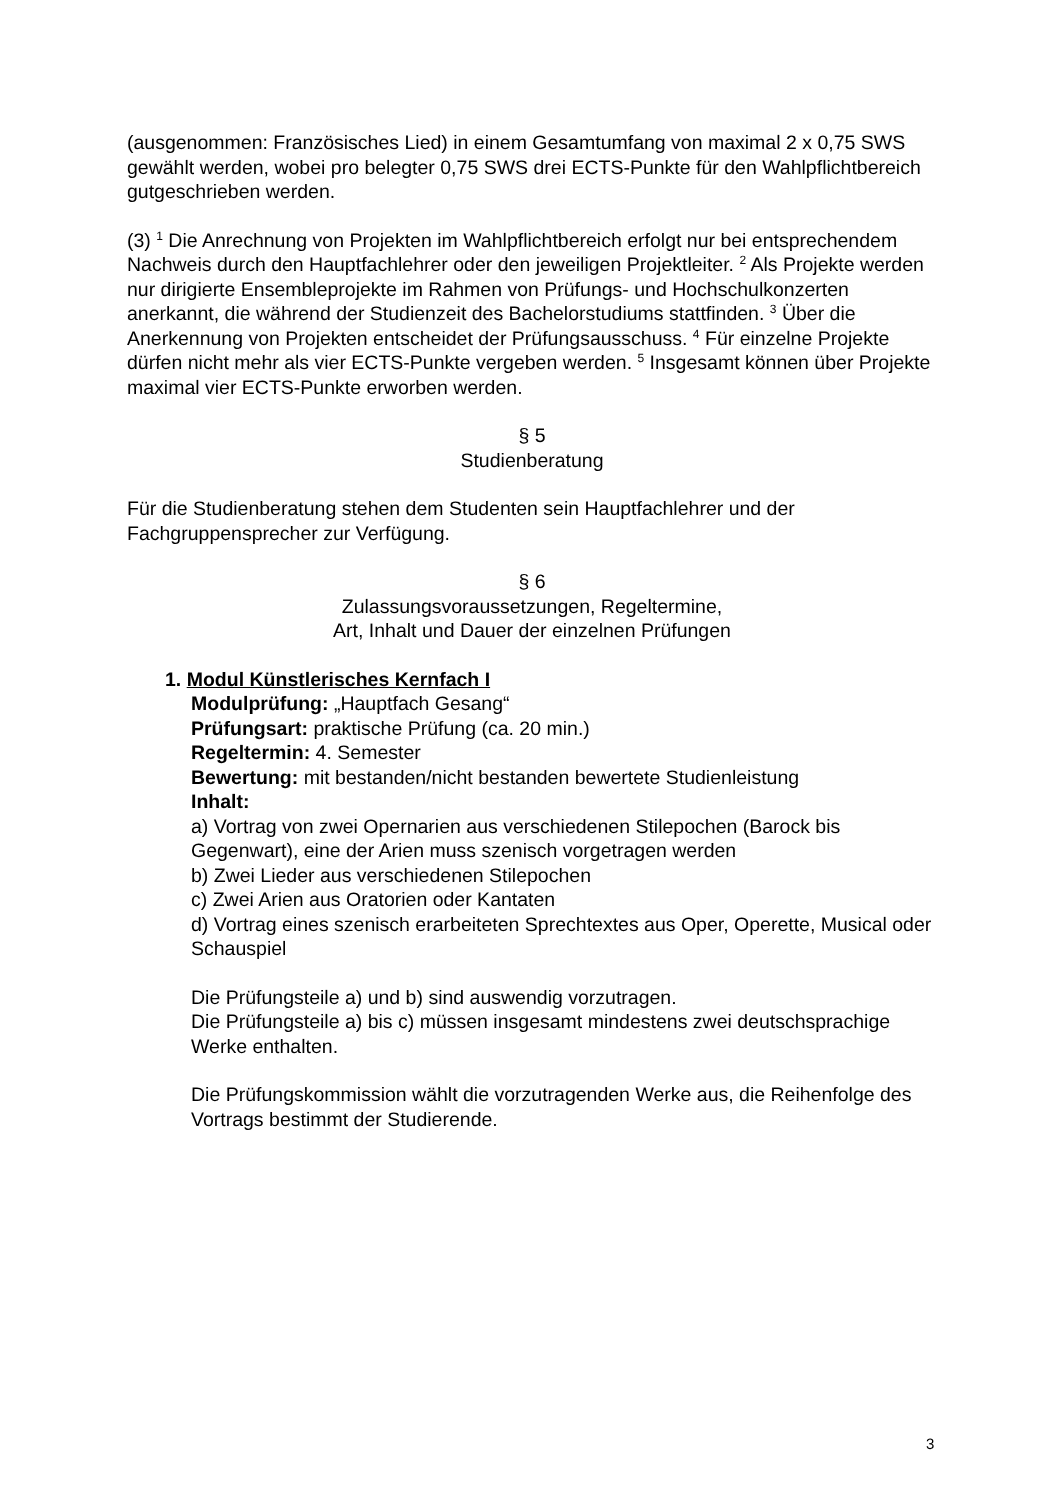(ausgenommen: Französisches Lied) in einem Gesamtumfang von maximal 2 x 0,75 SWS gewählt werden, wobei pro belegter 0,75 SWS drei ECTS-Punkte für den Wahlpflichtbereich gutgeschrieben werden.
(3) <sup>1</sup> Die Anrechnung von Projekten im Wahlpflichtbereich erfolgt nur bei entsprechendem Nachweis durch den Hauptfachlehrer oder den jeweiligen Projektleiter. <sup>2</sup> Als Projekte werden nur dirigierte Ensembleprojekte im Rahmen von Prüfungs- und Hochschulkonzerten anerkannt, die während der Studienzeit des Bachelorstudiums stattfinden. <sup>3</sup> Über die Anerkennung von Projekten entscheidet der Prüfungsausschuss. <sup>4</sup> Für einzelne Projekte dürfen nicht mehr als vier ECTS-Punkte vergeben werden. <sup>5</sup> Insgesamt können über Projekte maximal vier ECTS-Punkte erworben werden.
§ 5
Studienberatung
Für die Studienberatung stehen dem Studenten sein Hauptfachlehrer und der Fachgruppensprecher zur Verfügung.
§ 6
Zulassungsvoraussetzungen, Regeltermine,
Art, Inhalt und Dauer der einzelnen Prüfungen
1. Modul Künstlerisches Kernfach I
Modulprüfung: „Hauptfach Gesang“
Prüfungsart: praktische Prüfung (ca. 20 min.)
Regeltermin: 4. Semester
Bewertung: mit bestanden/nicht bestanden bewertete Studienleistung
Inhalt:
a) Vortrag von zwei Opernarien aus verschiedenen Stilepochen (Barock bis Gegenwart), eine der Arien muss szenisch vorgetragen werden
b) Zwei Lieder aus verschiedenen Stilepochen
c) Zwei Arien aus Oratorien oder Kantaten
d) Vortrag eines szenisch erarbeiteten Sprechtextes aus Oper, Operette, Musical oder Schauspiel
Die Prüfungsteile a) und b) sind auswendig vorzutragen.
Die Prüfungsteile a) bis c) müssen insgesamt mindestens zwei deutschsprachige Werke enthalten.
Die Prüfungskommission wählt die vorzutragenden Werke aus, die Reihenfolge des Vortrags bestimmt der Studierende.
3